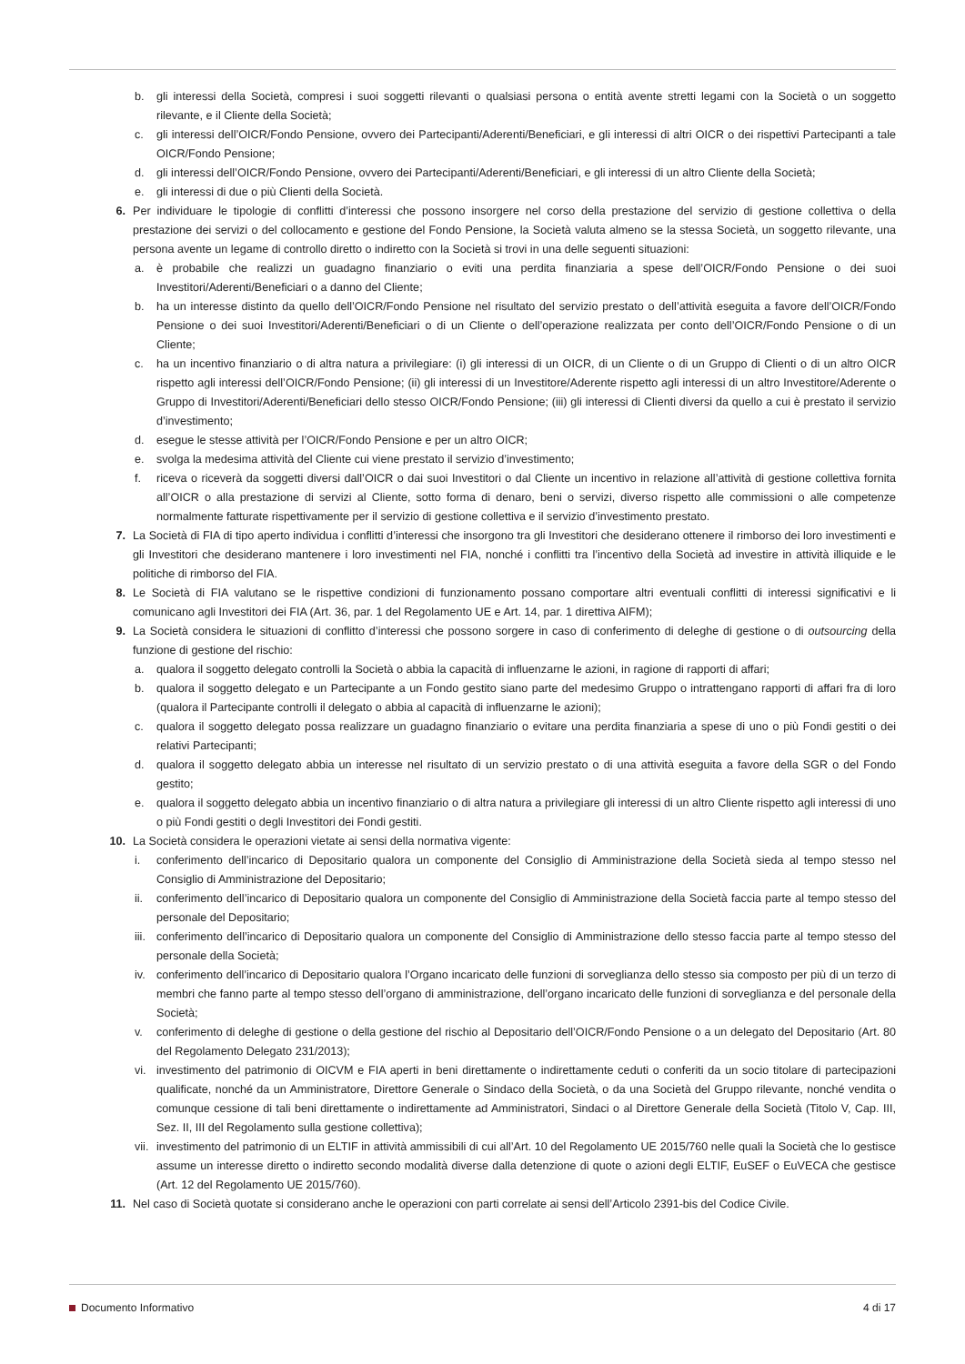b. gli interessi della Società, compresi i suoi soggetti rilevanti o qualsiasi persona o entità avente stretti legami con la Società o un soggetto rilevante, e il Cliente della Società;
c. gli interessi dell’OICR/Fondo Pensione, ovvero dei Partecipanti/Aderenti/Beneficiari, e gli interessi di altri OICR o dei rispettivi Partecipanti a tale OICR/Fondo Pensione;
d. gli interessi dell’OICR/Fondo Pensione, ovvero dei Partecipanti/Aderenti/Beneficiari, e gli interessi di un altro Cliente della Società;
e. gli interessi di due o più Clienti della Società.
6. Per individuare le tipologie di conflitti d’interessi che possono insorgere nel corso della prestazione del servizio di gestione collettiva o della prestazione dei servizi o del collocamento e gestione del Fondo Pensione, la Società valuta almeno se la stessa Società, un soggetto rilevante, una persona avente un legame di controllo diretto o indiretto con la Società si trovi in una delle seguenti situazioni:
a. è probabile che realizzi un guadagno finanziario o eviti una perdita finanziaria a spese dell’OICR/Fondo Pensione o dei suoi Investitori/Aderenti/Beneficiari o a danno del Cliente;
b. ha un interesse distinto da quello dell’OICR/Fondo Pensione nel risultato del servizio prestato o dell’attività eseguita a favore dell’OICR/Fondo Pensione o dei suoi Investitori/Aderenti/Beneficiari o di un Cliente o dell’operazione realizzata per conto dell’OICR/Fondo Pensione o di un Cliente;
c. ha un incentivo finanziario o di altra natura a privilegiare: (i) gli interessi di un OICR, di un Cliente o di un Gruppo di Clienti o di un altro OICR rispetto agli interessi dell’OICR/Fondo Pensione; (ii) gli interessi di un Investitore/Aderente rispetto agli interessi di un altro Investitore/Aderente o Gruppo di Investitori/Aderenti/Beneficiari dello stesso OICR/Fondo Pensione; (iii) gli interessi di Clienti diversi da quello a cui è prestato il servizio d’investimento;
d. esegue le stesse attività per l’OICR/Fondo Pensione e per un altro OICR;
e. svolga la medesima attività del Cliente cui viene prestato il servizio d’investimento;
f. riceva o riceverà da soggetti diversi dall’OICR o dai suoi Investitori o dal Cliente un incentivo in relazione all’attività di gestione collettiva fornita all’OICR o alla prestazione di servizi al Cliente, sotto forma di denaro, beni o servizi, diverso rispetto alle commissioni o alle competenze normalmente fatturate rispettivamente per il servizio di gestione collettiva e il servizio d’investimento prestato.
7. La Società di FIA di tipo aperto individua i conflitti d’interessi che insorgono tra gli Investitori che desiderano ottenere il rimborso dei loro investimenti e gli Investitori che desiderano mantenere i loro investimenti nel FIA, nonché i conflitti tra l’incentivo della Società ad investire in attività illiquide e le politiche di rimborso del FIA.
8. Le Società di FIA valutano se le rispettive condizioni di funzionamento possano comportare altri eventuali conflitti di interessi significativi e li comunicano agli Investitori dei FIA (Art. 36, par. 1 del Regolamento UE e Art. 14, par. 1 direttiva AIFM);
9. La Società considera le situazioni di conflitto d’interessi che possono sorgere in caso di conferimento di deleghe di gestione o di outsourcing della funzione di gestione del rischio:
a. qualora il soggetto delegato controlli la Società o abbia la capacità di influenzarne le azioni, in ragione di rapporti di affari;
b. qualora il soggetto delegato e un Partecipante a un Fondo gestito siano parte del medesimo Gruppo o intrattengano rapporti di affari fra di loro (qualora il Partecipante controlli il delegato o abbia al capacità di influenzarne le azioni);
c. qualora il soggetto delegato possa realizzare un guadagno finanziario o evitare una perdita finanziaria a spese di uno o più Fondi gestiti o dei relativi Partecipanti;
d. qualora il soggetto delegato abbia un interesse nel risultato di un servizio prestato o di una attività eseguita a favore della SGR o del Fondo gestito;
e. qualora il soggetto delegato abbia un incentivo finanziario o di altra natura a privilegiare gli interessi di un altro Cliente rispetto agli interessi di uno o più Fondi gestiti o degli Investitori dei Fondi gestiti.
10. La Società considera le operazioni vietate ai sensi della normativa vigente:
i. conferimento dell’incarico di Depositario qualora un componente del Consiglio di Amministrazione della Società sieda al tempo stesso nel Consiglio di Amministrazione del Depositario;
ii. conferimento dell’incarico di Depositario qualora un componente del Consiglio di Amministrazione della Società faccia parte al tempo stesso del personale del Depositario;
iii. conferimento dell’incarico di Depositario qualora un componente del Consiglio di Amministrazione dello stesso faccia parte al tempo stesso del personale della Società;
iv. conferimento dell’incarico di Depositario qualora l’Organo incaricato delle funzioni di sorveglianza dello stesso sia composto per più di un terzo di membri che fanno parte al tempo stesso dell’organo di amministrazione, dell’organo incaricato delle funzioni di sorveglianza e del personale della Società;
v. conferimento di deleghe di gestione o della gestione del rischio al Depositario dell’OICR/Fondo Pensione o a un delegato del Depositario (Art. 80 del Regolamento Delegato 231/2013);
vi. investimento del patrimonio di OICVM e FIA aperti in beni direttamente o indirettamente ceduti o conferiti da un socio titolare di partecipazioni qualificate, nonché da un Amministratore, Direttore Generale o Sindaco della Società, o da una Società del Gruppo rilevante, nonché vendita o comunque cessione di tali beni direttamente o indirettamente ad Amministratori, Sindaci o al Direttore Generale della Società (Titolo V, Cap. III, Sez. II, III del Regolamento sulla gestione collettiva);
vii. investimento del patrimonio di un ELTIF in attività ammissibili di cui all’Art. 10 del Regolamento UE 2015/760 nelle quali la Società che lo gestisce assume un interesse diretto o indiretto secondo modalità diverse dalla detenzione di quote o azioni degli ELTIF, EuSEF o EuVECA che gestisce (Art. 12 del Regolamento UE 2015/760).
11. Nel caso di Società quotate si considerano anche le operazioni con parti correlate ai sensi dell’Articolo 2391-bis del Codice Civile.
Documento Informativo 4 di 17